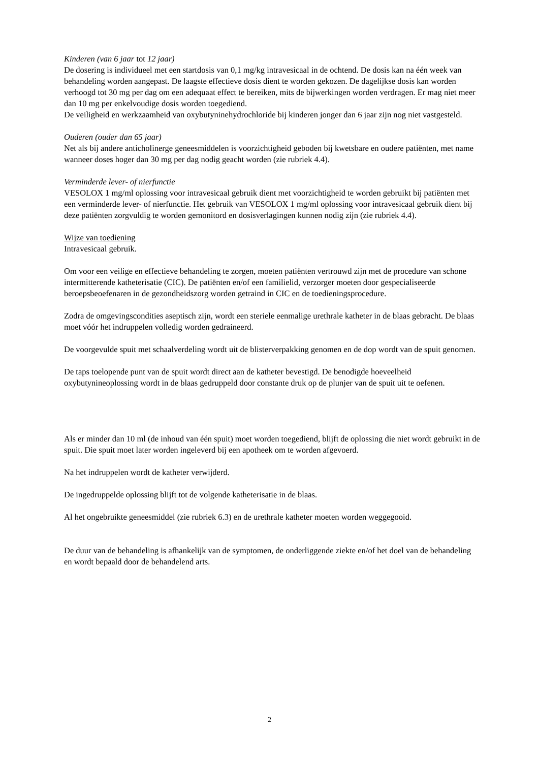Kinderen (van 6 jaar tot 12 jaar)
De dosering is individueel met een startdosis van 0,1 mg/kg intravesicaal in de ochtend. De dosis kan na één week van behandeling worden aangepast. De laagste effectieve dosis dient te worden gekozen. De dagelijkse dosis kan worden verhoogd tot 30 mg per dag om een adequaat effect te bereiken, mits de bijwerkingen worden verdragen. Er mag niet meer dan 10 mg per enkelvoudige dosis worden toegediend.
De veiligheid en werkzaamheid van oxybutyninehydrochloride bij kinderen jonger dan 6 jaar zijn nog niet vastgesteld.
Ouderen (ouder dan 65 jaar)
Net als bij andere anticholinerge geneesmiddelen is voorzichtigheid geboden bij kwetsbare en oudere patiënten, met name wanneer doses hoger dan 30 mg per dag nodig geacht worden (zie rubriek 4.4).
Verminderde lever- of nierfunctie
VESOLOX 1 mg/ml oplossing voor intravesicaal gebruik dient met voorzichtigheid te worden gebruikt bij patiënten met een verminderde lever- of nierfunctie. Het gebruik van VESOLOX 1 mg/ml oplossing voor intravesicaal gebruik dient bij deze patiënten zorgvuldig te worden gemonitord en dosisverlagingen kunnen nodig zijn (zie rubriek 4.4).
Wijze van toediening
Intravesicaal gebruik.
Om voor een veilige en effectieve behandeling te zorgen, moeten patiënten vertrouwd zijn met de procedure van schone intermitterende katheterisatie (CIC). De patiënten en/of een familielid, verzorger moeten door gespecialiseerde beroepsbeoefenaren in de gezondheidszorg worden getraind in CIC en de toedieningsprocedure.
Zodra de omgevingscondities aseptisch zijn, wordt een steriele eenmalige urethrale katheter in de blaas gebracht. De blaas moet vóór het indruppelen volledig worden gedraineerd.
De voorgevulde spuit met schaalverdeling wordt uit de blisterverpakking genomen en de dop wordt van de spuit genomen.
De taps toelopende punt van de spuit wordt direct aan de katheter bevestigd. De benodigde hoeveelheid oxybutynineoplossing wordt in de blaas gedruppeld door constante druk op de plunjer van de spuit uit te oefenen.
Als er minder dan 10 ml (de inhoud van één spuit) moet worden toegediend, blijft de oplossing die niet wordt gebruikt in de spuit. Die spuit moet later worden ingeleverd bij een apotheek om te worden afgevoerd.
Na het indruppelen wordt de katheter verwijderd.
De ingedruppelde oplossing blijft tot de volgende katheterisatie in de blaas.
Al het ongebruikte geneesmiddel (zie rubriek 6.3) en de urethrale katheter moeten worden weggegooid.
De duur van de behandeling is afhankelijk van de symptomen, de onderliggende ziekte en/of het doel van de behandeling en wordt bepaald door de behandelend arts.
2